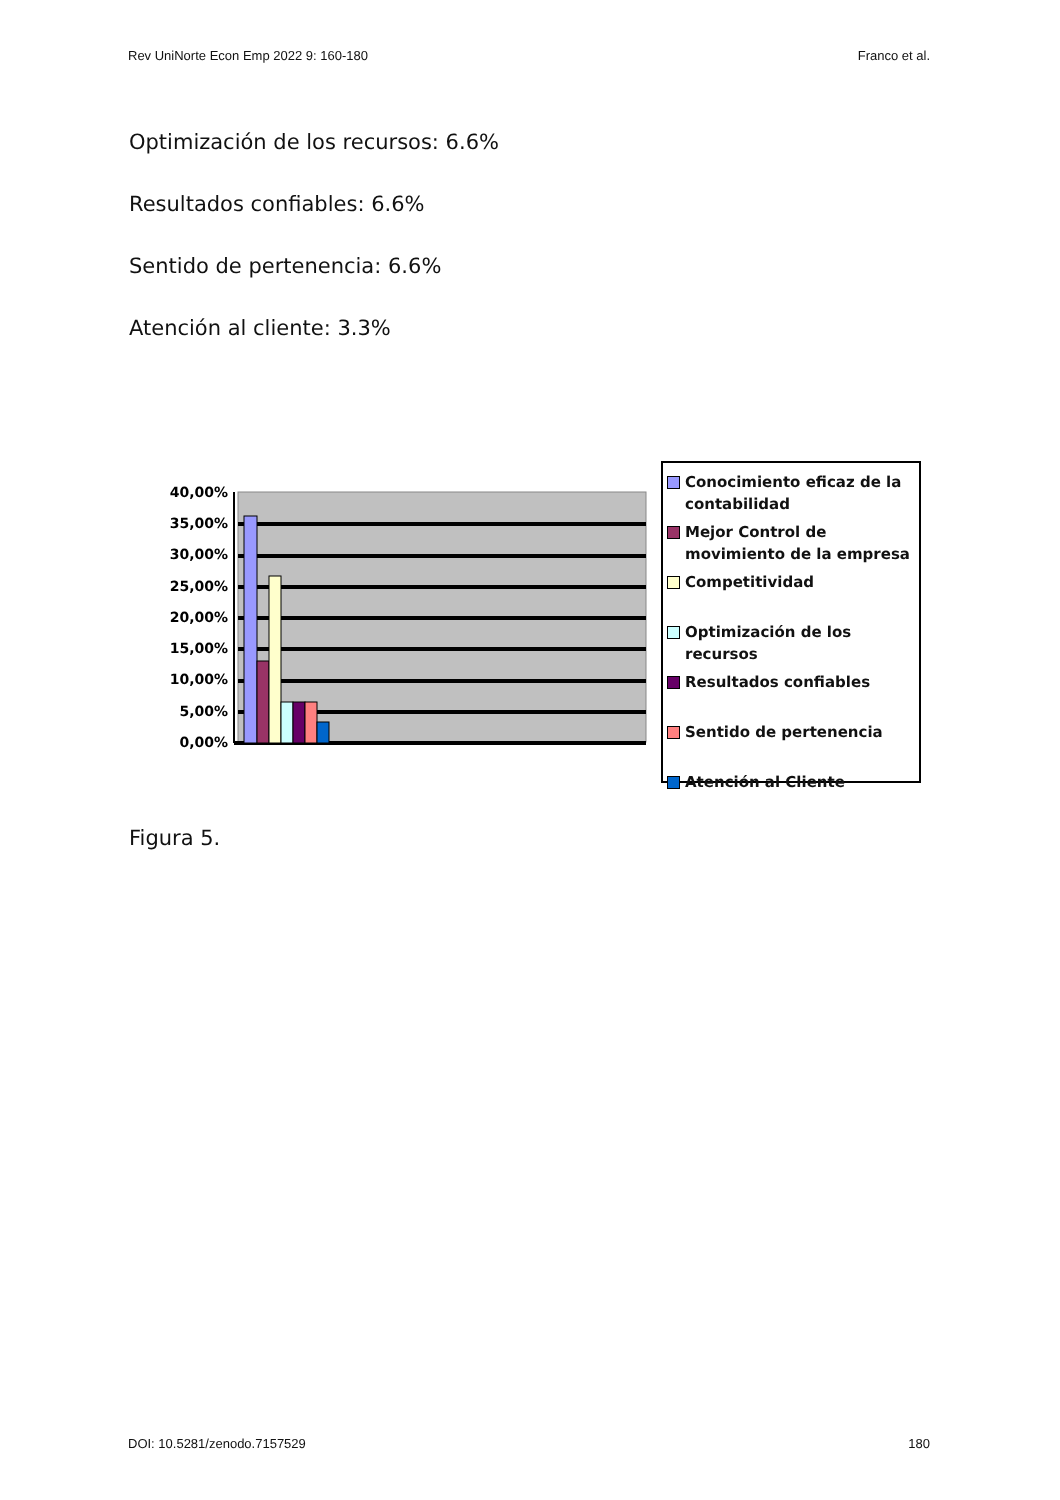Rev UniNorte Econ Emp 2022 9: 160-180 Franco et al.
Optimización de los recursos: 6.6%
Resultados confiables: 6.6%
Sentido de pertenencia: 6.6%
Atención al cliente: 3.3%
40,00%
35,00%
30,00%
25,00%
20,00%
15,00%
10,00%
5,00%
0,00%
Conocimiento eficaz de la contabilidad
Mejor Control de movimiento de la empresa
Competitividad
Optimización de los recursos
Resultados confiables
Sentido de pertenencia
Atención al Cliente
Figura 5.
DOI: 10.5281/zenodo.7157529 180